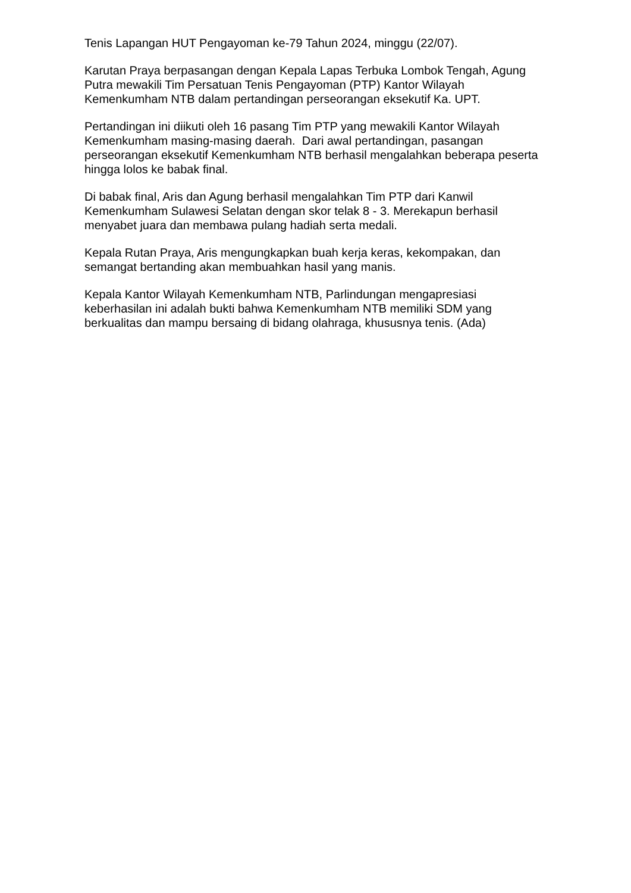Tenis Lapangan HUT Pengayoman ke-79 Tahun 2024, minggu (22/07).
Karutan Praya berpasangan dengan Kepala Lapas Terbuka Lombok Tengah, Agung Putra mewakili Tim Persatuan Tenis Pengayoman (PTP) Kantor Wilayah Kemenkumham NTB dalam pertandingan perseorangan eksekutif Ka. UPT.
Pertandingan ini diikuti oleh 16 pasang Tim PTP yang mewakili Kantor Wilayah Kemenkumham masing-masing daerah. Dari awal pertandingan, pasangan perseorangan eksekutif Kemenkumham NTB berhasil mengalahkan beberapa peserta hingga lolos ke babak final.
Di babak final, Aris dan Agung berhasil mengalahkan Tim PTP dari Kanwil Kemenkumham Sulawesi Selatan dengan skor telak 8 - 3. Merekapun berhasil menyabet juara dan membawa pulang hadiah serta medali.
Kepala Rutan Praya, Aris mengungkapkan buah kerja keras, kekompakan, dan semangat bertanding akan membuahkan hasil yang manis.
Kepala Kantor Wilayah Kemenkumham NTB, Parlindungan mengapresiasi keberhasilan ini adalah bukti bahwa Kemenkumham NTB memiliki SDM yang berkualitas dan mampu bersaing di bidang olahraga, khususnya tenis. (Ada)